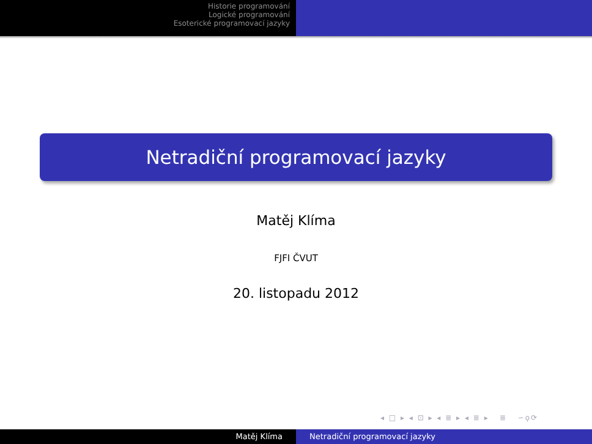Historie programování
Logické programování
Esoterické programovací jazyky
Netradiční programovací jazyky
Matěj Klíma
FJFI ČVUT
20. listopadu 2012
◂ □ ▸ ◂ ⊡ ▸ ◂ ≣ ▸ ◂ ≣ ▸ ≣ ∽ϙ⟳
Matěj Klíma Netradiční programovací jazyky